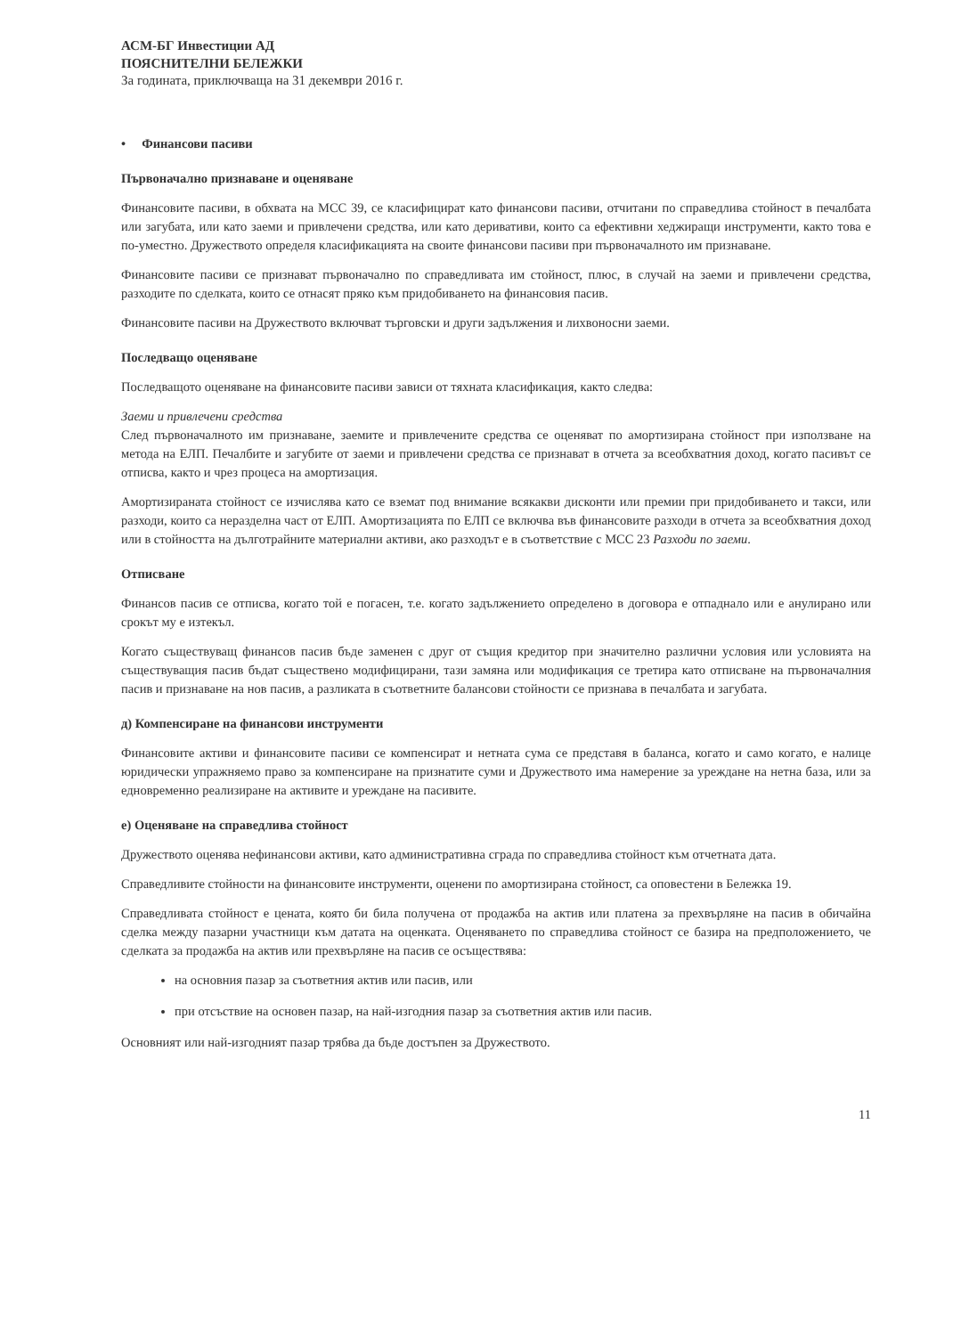АСМ-БГ Инвестиции АД
ПОЯСНИТЕЛНИ БЕЛЕЖКИ
За годината, приключваща на 31 декември 2016 г.
• Финансови пасиви
Първоначално признаване и оценяване
Финансовите пасиви, в обхвата на МСС 39, се класифицират като финансови пасиви, отчитани по справедлива стойност в печалбата или загубата, или като заеми и привлечени средства, или като деривативи, които са ефективни хеджиращи инструменти, както това е по-уместно. Дружеството определя класификацията на своите финансови пасиви при първоначалното им признаване.
Финансовите пасиви се признават първоначално по справедливата им стойност, плюс, в случай на заеми и привлечени средства, разходите по сделката, които се отнасят пряко към придобиването на финансовия пасив.
Финансовите пасиви на Дружеството включват търговски и други задължения и лихвоносни заеми.
Последващо оценяване
Последващото оценяване на финансовите пасиви зависи от тяхната класификация, както следва:
Заеми и привлечени средства
След първоначалното им признаване, заемите и привлечените средства се оценяват по амортизирана стойност при използване на метода на ЕЛП. Печалбите и загубите от заеми и привлечени средства се признават в отчета за всеобхватния доход, когато пасивът се отписва, както и чрез процеса на амортизация.
Амортизираната стойност се изчислява като се вземат под внимание всякакви дисконти или премии при придобиването и такси, или разходи, които са неразделна част от ЕЛП. Амортизацията по ЕЛП се включва във финансовите разходи в отчета за всеобхватния доход или в стойността на дълготрайните материални активи, ако разходът е в съответствие с МСС 23 Разходи по заеми.
Отписване
Финансов пасив се отписва, когато той е погасен, т.е. когато задължението определено в договора е отпаднало или е анулирано или срокът му е изтекъл.
Когато съществуващ финансов пасив бъде заменен с друг от същия кредитор при значително различни условия или условията на съществуващия пасив бъдат съществено модифицирани, тази замяна или модификация се третира като отписване на първоначалния пасив и признаване на нов пасив, а разликата в съответните балансови стойности се признава в печалбата и загубата.
д) Компенсиране на финансови инструменти
Финансовите активи и финансовите пасиви се компенсират и нетната сума се представя в баланса, когато и само когато, е налице юридически упражняемо право за компенсиране на признатите суми и Дружеството има намерение за уреждане на нетна база, или за едновременно реализиране на активите и уреждане на пасивите.
е) Оценяване на справедлива стойност
Дружеството оценява нефинансови активи, като административна сграда по справедлива стойност към отчетната дата.
Справедливите стойности на финансовите инструменти, оценени по амортизирана стойност, са оповестени в Бележка 19.
Справедливата стойност е цената, която би била получена от продажба на актив или платена за прехвърляне на пасив в обичайна сделка между пазарни участници към датата на оценката. Оценяването по справедлива стойност се базира на предположението, че сделката за продажба на актив или прехвърляне на пасив се осъществява:
на основния пазар за съответния актив или пасив, или
при отсъствие на основен пазар, на най-изгодния пазар за съответния актив или пасив.
Основният или най-изгодният пазар трябва да бъде достъпен за Дружеството.
11